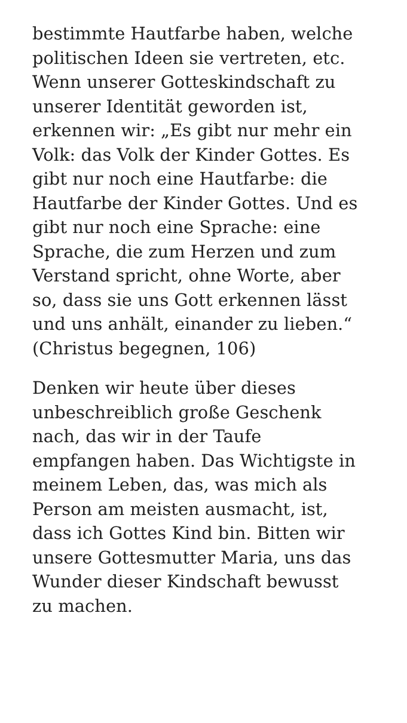bestimmte Hautfarbe haben, welche
politischen Ideen sie vertreten, etc.
Wenn unserer Gotteskindschaft zu
unserer Identität geworden ist,
erkennen wir: „Es gibt nur mehr ein
Volk: das Volk der Kinder Gottes. Es
gibt nur noch eine Hautfarbe: die
Hautfarbe der Kinder Gottes. Und es
gibt nur noch eine Sprache: eine
Sprache, die zum Herzen und zum
Verstand spricht, ohne Worte, aber
so, dass sie uns Gott erkennen lässt
und uns anhält, einander zu lieben.“
(Christus begegnen, 106)
Denken wir heute über dieses
unbeschreiblich große Geschenk
nach, das wir in der Taufe
empfangen haben. Das Wichtigste in
meinem Leben, das, was mich als
Person am meisten ausmacht, ist,
dass ich Gottes Kind bin. Bitten wir
unsere Gottesmutter Maria, uns das
Wunder dieser Kindschaft bewusst
zu machen.